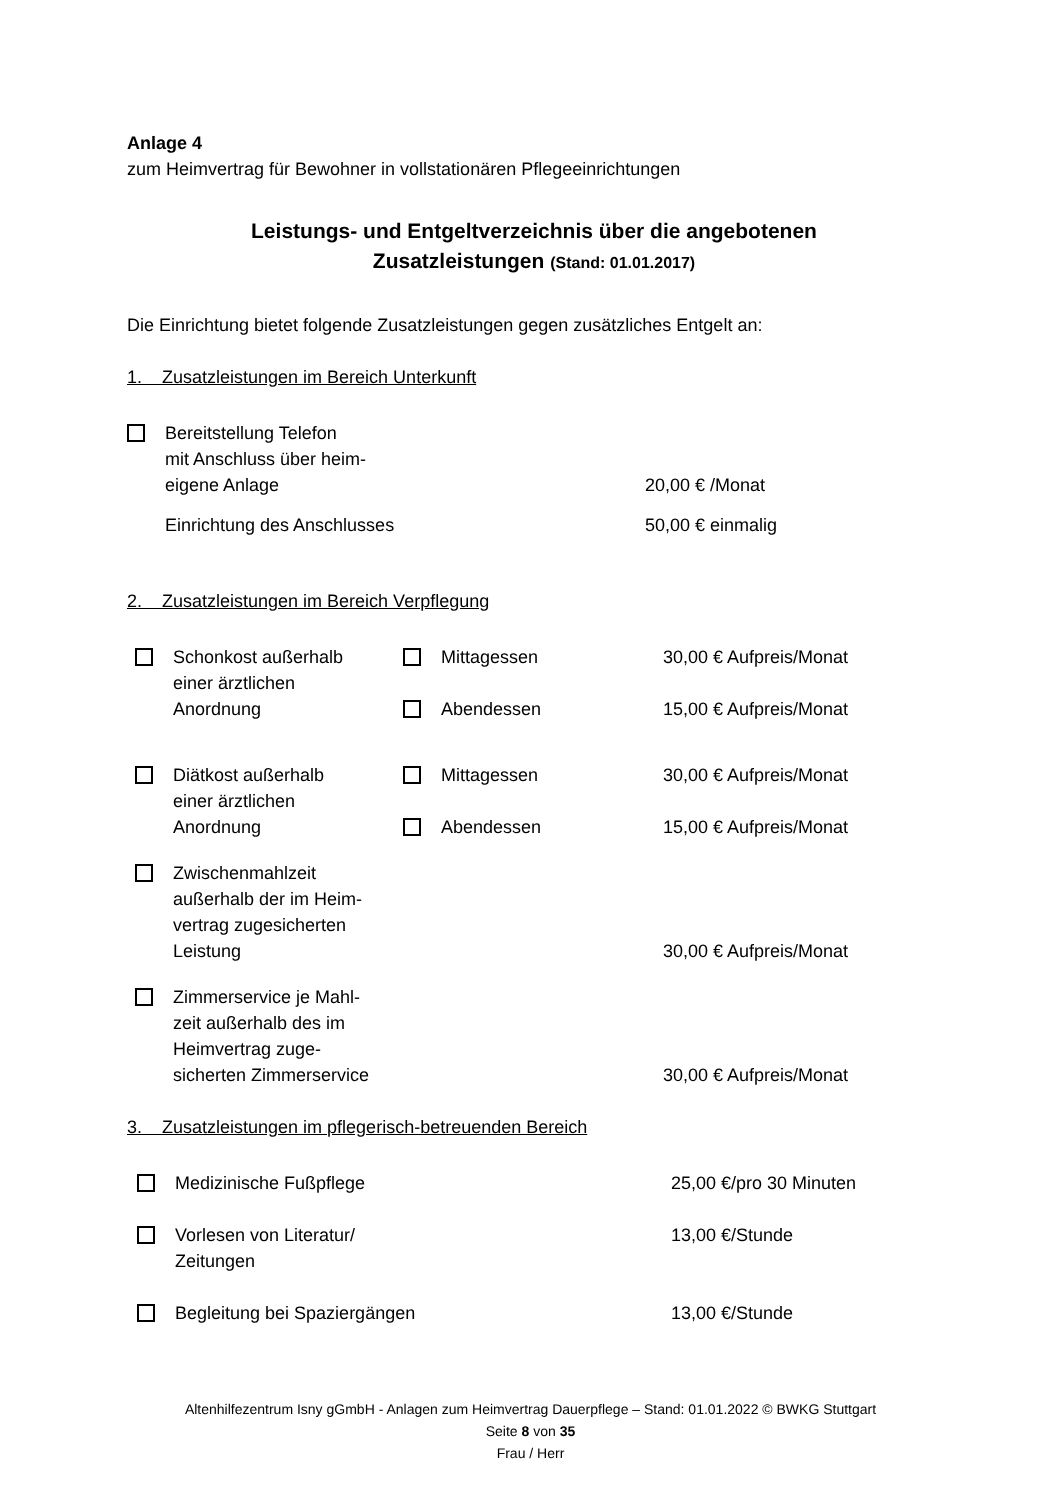Anlage 4
zum Heimvertrag für Bewohner in vollstationären Pflegeeinrichtungen
Leistungs- und Entgeltverzeichnis über die angebotenen
Zusatzleistungen (Stand: 01.01.2017)
Die Einrichtung bietet folgende Zusatzleistungen gegen zusätzliches Entgelt an:
1. Zusatzleistungen im Bereich Unterkunft
Bereitstellung Telefon
mit Anschluss über heim-
eigene Anlage
20,00 € /Monat
Einrichtung des Anschlusses 50,00 € einmalig
2. Zusatzleistungen im Bereich Verpflegung
Schonkost außerhalb
einer ärztlichen
Anordnung
Mittagessen
Abendessen
30,00 € Aufpreis/Monat
15,00 € Aufpreis/Monat
Diätkost außerhalb
einer ärztlichen
Anordnung
Mittagessen
Abendessen
30,00 € Aufpreis/Monat
15,00 € Aufpreis/Monat
Zwischenmahlzeit
außerhalb der im Heim-
vertrag zugesicherten
Leistung
30,00 € Aufpreis/Monat
Zimmerservice je Mahl-
zeit außerhalb des im
Heimvertrag zuge-
sicherten Zimmerservice
30,00 € Aufpreis/Monat
3. Zusatzleistungen im pflegerisch-betreuenden Bereich
Medizinische Fußpflege 25,00 €/pro 30 Minuten
Vorlesen von Literatur/
Zeitungen
13,00 €/Stunde
Begleitung bei Spaziergängen 13,00 €/Stunde
Altenhilfezentrum Isny gGmbH - Anlagen zum Heimvertrag Dauerpflege – Stand: 01.01.2022 © BWKG Stuttgart
Seite 8 von 35
Frau / Herr